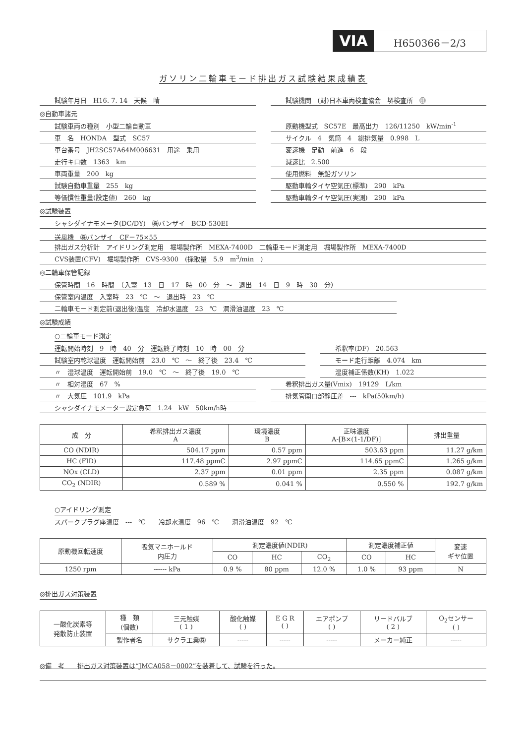VIA H650366－2/3
ガソリン二輪車モード排出ガス試験結果成績表
試験年月日　H16. 7. 14　天候　晴 試験機関　(財)日本車両検査協会　堺検査所　㊞
◎自動車諸元
試験車両の種別　小型二輪自動車
車　名　HONDA　型式　SC57
車台番号　JH2SC57A64M006631　用途　乗用
走行キロ数　1363　km
車両重量　200　kg
試験自動車重量　255　kg
等価慣性重量(設定値)　260　kg
原動機型式　SC57E　最高出力　126/11250　kW/min<sup>-1</sup>
サイクル　4　気筒　4　総排気量　0.998　L
変速機　足動　前進　6　段
減速比　2.500
使用燃料　無鉛ガソリン
駆動車輪タイヤ空気圧(標準)　290　kPa
駆動車輪タイヤ空気圧(実測)　290　kPa
◎試験装置
シャシダイナモメータ(DC/DY)　㈱バンザイ　BCD-530EI
送風機　㈱バンザイ　CF－75×55
排出ガス分析計　アイドリング測定用　堀場製作所　MEXA-7400D　二輪車モード測定用　堀場製作所　MEXA-7400D
CVS装置(CFV)　堀場製作所　CVS-9300　(採取量　5.9　m<sup>3</sup>/min　)
◎二輪車保管記録
保管時間　16　時間　（入室　13　日　17　時　00　分　～　退出　14　日　9　時　30　分）
保管室内温度　入室時　23　℃　～　退出時　23　℃
二輪車モード測定前(退出後)温度　冷却水温度　23　℃　潤滑油温度　23　℃
◎試験成績
○二輪車モード測定
運転開始時刻　9　時　40　分　運転終了時刻　10　時　00　分
試験室内乾球温度　運転開始前　23.0　℃　～　終了後　23.4　℃
〃　湿球温度　運転開始前　19.0　℃　～　終了後　19.0　℃
希釈率(DF)　20.563
モード走行距離　4.074　km
湿度補正係数(KH)　1.022
〃　相対湿度　67　%
〃　大気圧　101.9　kPa
希釈排出ガス量(Vmix)　19129　L/km
排気管開口部静圧差　---　kPa(50km/h)
シャシダイナモメーター設定負荷　1.24　kW　50km/h時
| 成 分 | 希釈排出ガス濃度 A | 環境濃度 B | 正味濃度 A-[B×(1-1/DF)] | 排出重量 |
| --- | --- | --- | --- | --- |
| CO (NDIR) | 504.17 ppm | 0.57 ppm | 503.63 ppm | 11.27 g/km |
| HC (FID) | 117.48 ppmC | 2.97 ppmC | 114.65 ppmC | 1.265 g/km |
| NOx (CLD) | 2.37 ppm | 0.01 ppm | 2.35 ppm | 0.087 g/km |
| CO<sub>2</sub> (NDIR) | 0.589 % | 0.041 % | 0.550 % | 192.7 g/km |
○アイドリング測定
スパークプラグ座温度　---　℃　　冷却水温度　96　℃　　潤滑油温度　92　℃
| 原動機回転速度 | 吸気マニホールド 内圧力 | 測定濃度値(NDIR) | | | 測定濃度補正値 | | 変速 ギヤ位置 |
| --- | --- | --- | --- | --- | --- | --- | --- |
| | | CO | HC | CO<sub>2</sub> | CO | HC | |
| 1250 rpm | ------ kPa | 0.9 % | 80 ppm | 12.0 % | 1.0 % | 93 ppm | N |
◎排出ガス対策装置
| 一酸化炭素等 発散防止装置 | 種 類 (個数) | 三元触媒 ( 1 ) | 酸化触媒 ( ) | E G R ( ) | エアポンプ ( ) | リードバルブ ( 2 ) | O<sub>2</sub>センサー ( ) |
| | 製作者名 | サクラ工業㈱ | ----- | ----- | ----- | メーカー純正 | ----- |
◎備　考　　排出ガス対策装置は“JMCA058－0002”を装着して、試験を行った。